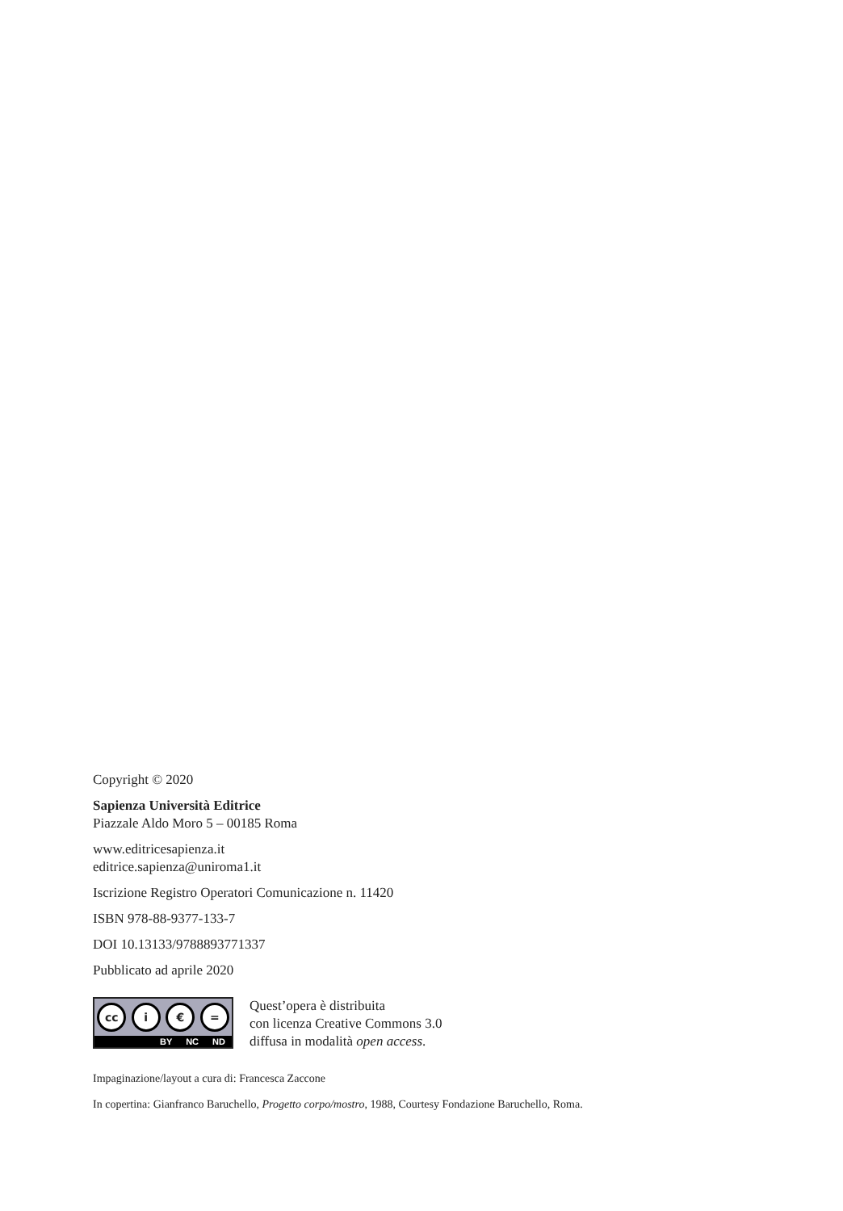Copyright © 2020
Sapienza Università Editrice
Piazzale Aldo Moro 5 – 00185 Roma
www.editricesapienza.it
editrice.sapienza@uniroma1.it
Iscrizione Registro Operatori Comunicazione n. 11420
ISBN 978-88-9377-133-7
DOI 10.13133/9788893771337
Pubblicato ad aprile 2020
cc i € =
BY NC ND
Quest’opera è distribuita
con licenza Creative Commons 3.0
diffusa in modalità open access.
Impaginazione/layout a cura di: Francesca Zaccone
In copertina: Gianfranco Baruchello, Progetto corpo/mostro, 1988, Courtesy Fondazione Baruchello, Roma.